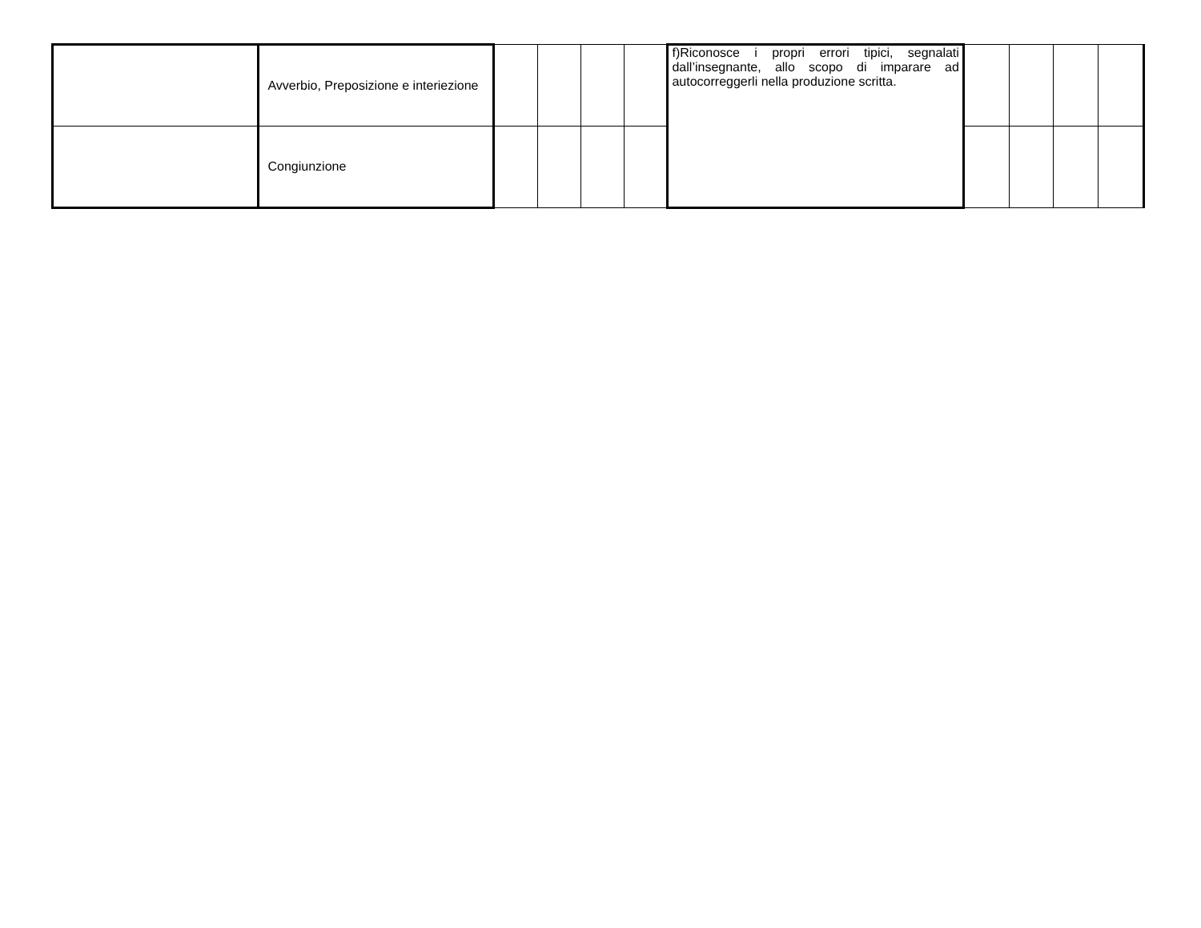| | Avverbio, Preposizione e interiezione | | | | | f)Riconosce i propri errori tipici, segnalati dall’insegnante, allo scopo di imparare ad autocorreggerli nella produzione scritta. | | | | |
| | Congiunzione | | | | | | | | | |